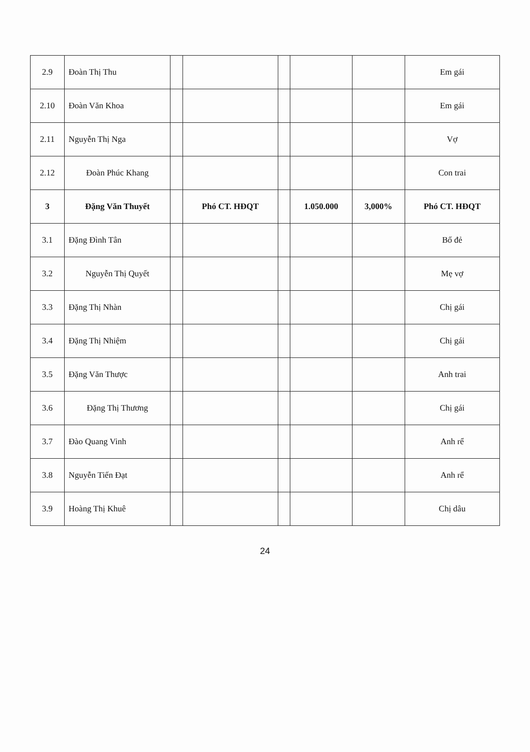| 2.9 | Đoàn Thị Thu | | | | | | Em gái |
| 2.10 | Đoàn Văn Khoa | | | | | | Em gái |
| 2.11 | Nguyễn Thị Nga | | | | | | Vợ |
| 2.12 | Đoàn Phúc Khang | | | | | | Con trai |
| 3 | Đặng Văn Thuyết | | Phó CT. HĐQT | | 1.050.000 | 3,000% | Phó CT. HĐQT |
| 3.1 | Đặng Đình Tân | | | | | | Bố đẻ |
| 3.2 | Nguyễn Thị Quyết | | | | | | Mẹ vợ |
| 3.3 | Đặng Thị Nhàn | | | | | | Chị gái |
| 3.4 | Đặng Thị Nhiệm | | | | | | Chị gái |
| 3.5 | Đặng Văn Thược | | | | | | Anh trai |
| 3.6 | Đặng Thị Thương | | | | | | Chị gái |
| 3.7 | Đào Quang Vinh | | | | | | Anh rể |
| 3.8 | Nguyễn Tiến Đạt | | | | | | Anh rể |
| 3.9 | Hoàng Thị Khuê | | | | | | Chị dâu |
24